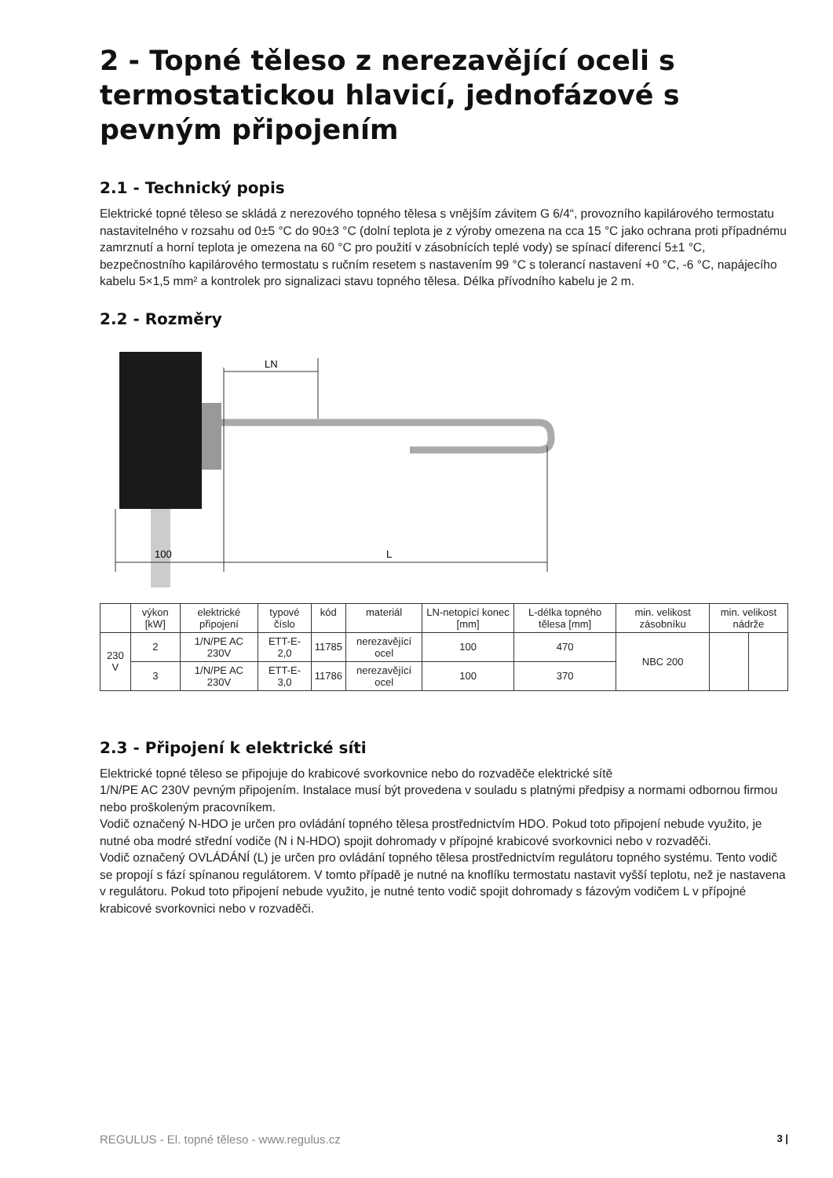2 - Topné těleso z nerezavějící oceli s termo­statickou hlavicí, jednofázové s pevným při­pojením
2.1 - Technický popis
Elektrické topné těleso se skládá z nerezového topného tělesa s vnějším závitem G 6/4“, provozního kapi­lárového termostatu nastavitelného v rozsahu od 0±5 °C do 90±3 °C (dolní teplota je z výroby omezena na cca 15 °C jako ochrana proti případnému zamrznutí a horní teplota je omezena na 60 °C pro použití v zásob­nících teplé vody) se spínací diferencí 5±1 °C, bezpečnostního kapilárového termostatu s ručním resetem s nastavením 99 °C s tolerancí nastavení +0 °C, -6 °C, napájecího kabelu 5×1,5 mm² a kontrolek pro signali­zaci stavu topného tělesa. Délka přívodního kabelu je 2 m.
2.2 - Rozměry
LN
100
L
| | výkon [kW] | elektrické připojení | typové číslo | kód | materiál | LN-netopící konec [mm] | L-délka topné­ho tělesa [mm] | min. velikost zásobníku | min. velikost nádrže | |
| --- | --- | --- | --- | --- | --- | --- | --- | --- | --- | --- |
| 230 V | 2 | 1/N/PE AC 230V | ETT-E-2,0 | 11785 | nerezavějící ocel | 100 | 470 | NBC 200 | | |
| | 3 | 1/N/PE AC 230V | ETT-E-3,0 | 11786 | nerezavějící ocel | 100 | 370 | | | |
2.3 - Připojení k elektrické síti
Elektrické topné těleso se připojuje do krabicové svorkovnice nebo do rozvaděče elektrické sítě
1/N/PE AC 230V pevným připojením. Instalace musí být provedena v souladu s platnými předpisy a normami odbornou firmou nebo proškoleným pracovníkem.
Vodič označený N-HDO je určen pro ovládání topného tělesa prostřednictvím HDO. Pokud toto připojení ne­bude využito, je nutné oba modré střední vodiče (N i N-HDO) spojit dohromady v přípojné krabicové svorkov­nici nebo v rozvaděči.
Vodič označený OVLÁDÁNÍ (L) je určen pro ovládání topného tělesa prostřednictvím regulátoru topného systému. Tento vodič se propojí s fází spínanou regulátorem. V tomto případě je nutné na knoflíku termostatu nastavit vyšší teplotu, než je nastavena v regulátoru. Pokud toto připojení nebude využito, je nutné tento vodič spojit dohromady s fázovým vodičem L v přípojné krabicové svorkovnici nebo v rozvaděči.
REGULUS - El. topné těleso - www.regulus.cz 3 |